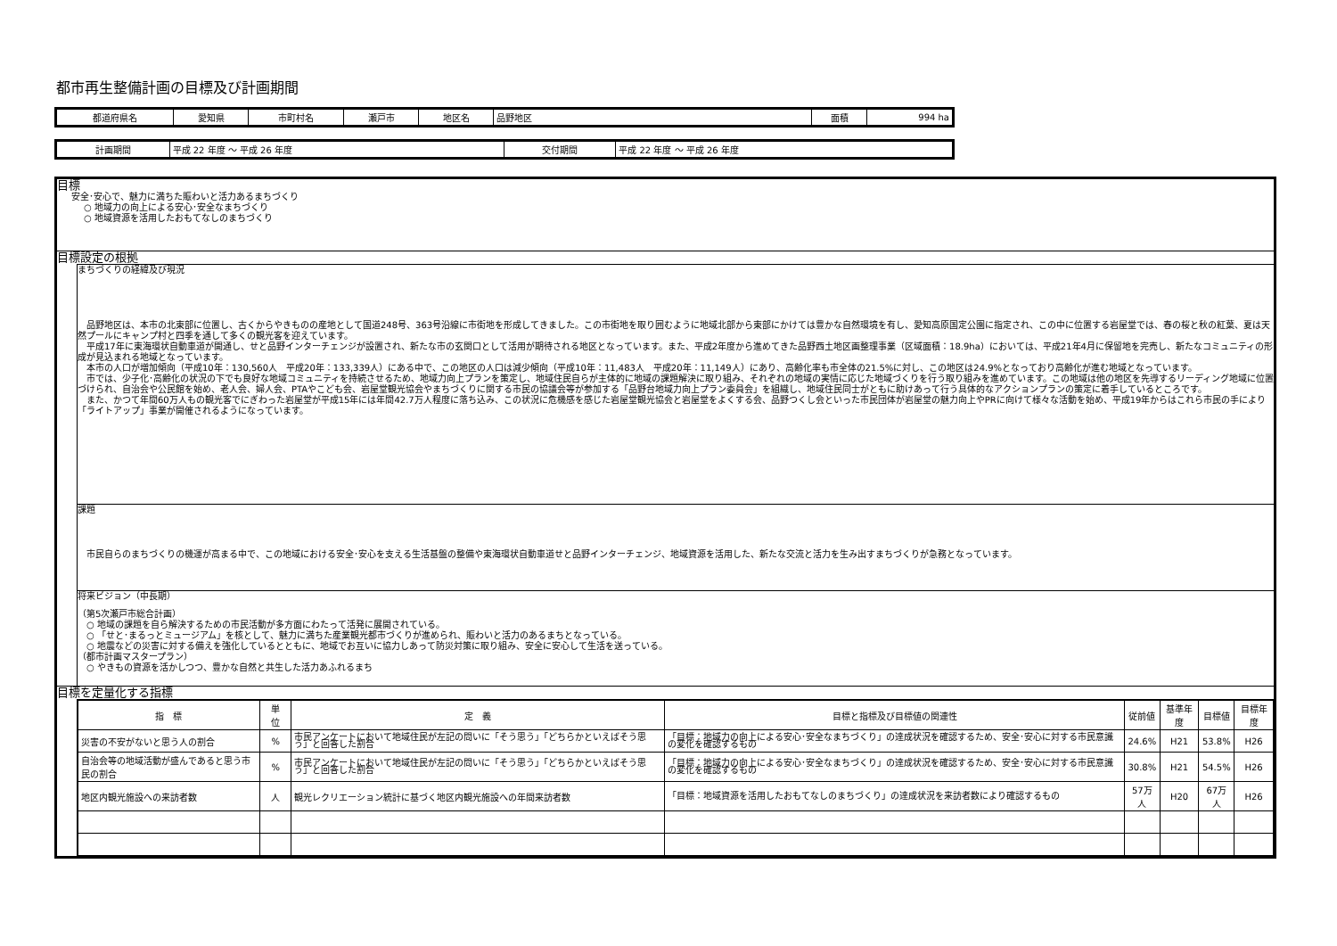都市再生整備計画の目標及び計画期間
| 都道府県名 | 愛知県 | 市町村名 | 瀬戸市 | 地区名 | 品野地区 | 面積 | 994 ha |
| 計画期間 | 平成 22 年度 ～ 平成 26 年度 | 交付期間 | 平成 22 年度 ～ 平成 26 年度 |
目標
安全･安心で、魅力に満ちた賑わいと活力あるまちづくり
○ 地域力の向上による安心･安全なまちづくり
○ 地域資源を活用したおもてなしのまちづくり
目標設定の根拠
まちづくりの経緯及び現況
　品野地区は、本市の北東部に位置し、古くからやきものの産地として国道248号、363号沿線に市街地を形成してきました。この市街地を取り囲むように地域北部から東部にかけては豊かな自然環境を有し、愛知高原国定公園に指定され、この中に位置する岩屋堂では、春の桜と秋の紅葉、夏は天然プールにキャンプ村と四季を通して多くの観光客を迎えています。
　平成17年に東海環状自動車道が開通し、せと品野インターチェンジが設置され、新たな市の玄関口として活用が期待される地区となっています。また、平成2年度から進めてきた品野西土地区画整理事業（区域面積：18.9ha）においては、平成21年4月に保留地を完売し、新たなコミュニティの形成が見込まれる地域となっています。
　本市の人口が増加傾向（平成10年：130,560人　平成20年：133,339人）にある中で、この地区の人口は減少傾向（平成10年：11,483人　平成20年：11,149人）にあり、高齢化率も市全体の21.5%に対し、この地区は24.9%となっており高齢化が進む地域となっています。
　市では、少子化･高齢化の状況の下でも良好な地域コミュニティを持続させるため、地域力向上プランを策定し、地域住民自らが主体的に地域の課題解決に取り組み、それぞれの地域の実情に応じた地域づくりを行う取り組みを進めています。この地域は他の地区を先導するリーディング地域に位置づけられ、自治会や公民館を始め、老人会、婦人会、PTAやこども会、岩屋堂観光協会やまちづくりに関する市民の協議会等が参加する「品野台地域力向上プラン委員会」を組織し、地域住民同士がともに助けあって行う具体的なアクションプランの策定に着手しているところです。
　また、かつて年間60万人もの観光客でにぎわった岩屋堂が平成15年には年間42.7万人程度に落ち込み、この状況に危機感を感じた岩屋堂観光協会と岩屋堂をよくする会、品野つくし会といった市民団体が岩屋堂の魅力向上やPRに向けて様々な活動を始め、平成19年からはこれら市民の手により「ライトアップ」事業が開催されるようになっています。
課題
　市民自らのまちづくりの機運が高まる中で、この地域における安全･安心を支える生活基盤の整備や東海環状自動車道せと品野インターチェンジ、地域資源を活用した、新たな交流と活力を生み出すまちづくりが急務となっています。
将来ビジョン（中長期）
（第5次瀬戸市総合計画）
　○ 地域の課題を自ら解決するための市民活動が多方面にわたって活発に展開されている。
　○ 「せと･まるっとミュージアム」を核として、魅力に満ちた産業観光都市づくりが進められ、賑わいと活力のあるまちとなっている。
　○ 地震などの災害に対する備えを強化しているとともに、地域でお互いに協力しあって防災対策に取り組み、安全に安心して生活を送っている。
（都市計画マスタープラン）
　○ やきもの資源を活かしつつ、豊かな自然と共生した活力あふれるまち
目標を定量化する指標
| 指 標 | 単 位 | 定 義 | 目標と指標及び目標値の関連性 | 従前値 | 基準年度 | 目標値 | 目標年度 |
| --- | --- | --- | --- | --- | --- | --- | --- |
| 災害の不安がないと思う人の割合 | % | 市民アンケートにおいて地域住民が左記の問いに「そう思う」「どちらかといえばそう思う」と回答した割合 | 「目標：地域力の向上による安心･安全なまちづくり」の達成状況を確認するため、安全･安心に対する市民意識の変化を確認するもの | 24.6% | H21 | 53.8% | H26 |
| 自治会等の地域活動が盛んであると思う市民の割合 | % | 市民アンケートにおいて地域住民が左記の問いに「そう思う」「どちらかといえばそう思う」と回答した割合 | 「目標：地域力の向上による安心･安全なまちづくり」の達成状況を確認するため、安全･安心に対する市民意識の変化を確認するもの | 30.8% | H21 | 54.5% | H26 |
| 地区内観光施設への来訪者数 | 人 | 観光レクリエーション統計に基づく地区内観光施設への年間来訪者数 | 「目標：地域資源を活用したおもてなしのまちづくり」の達成状況を来訪者数により確認するもの | 57万人 | H20 | 67万人 | H26 |